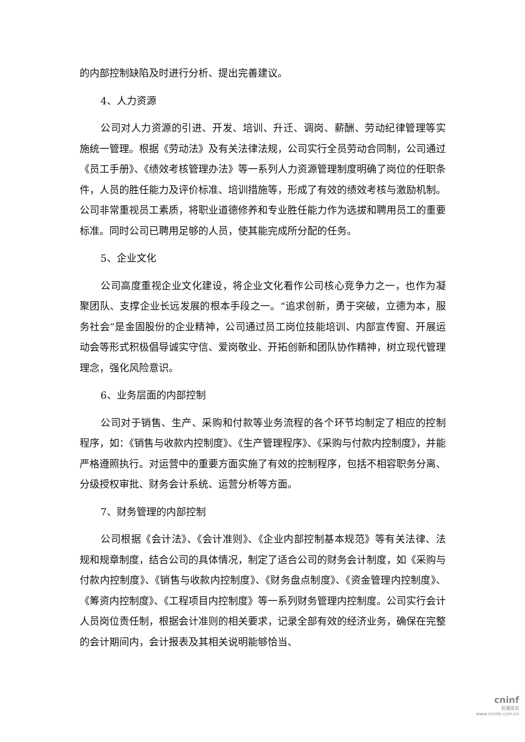的内部控制缺陷及时进行分析、提出完善建议。
4、人力资源
公司对人力资源的引进、开发、培训、升迁、调岗、薪酬、劳动纪律管理等实施统一管理。根据《劳动法》及有关法律法规，公司实行全员劳动合同制，公司通过《员工手册》、《绩效考核管理办法》等一系列人力资源管理制度明确了岗位的任职条件，人员的胜任能力及评价标准、培训措施等，形成了有效的绩效考核与激励机制。公司非常重视员工素质，将职业道德修养和专业胜任能力作为选拔和聘用员工的重要标准。同时公司已聘用足够的人员，使其能完成所分配的任务。
5、企业文化
公司高度重视企业文化建设，将企业文化看作公司核心竞争力之一，也作为凝聚团队、支撑企业长远发展的根本手段之一。“追求创新，勇于突破，立德为本，服务社会”是金固股份的企业精神，公司通过员工岗位技能培训、内部宣传窗、开展运动会等形式积极倡导诚实守信、爱岗敬业、开拓创新和团队协作精神，树立现代管理理念，强化风险意识。
6、业务层面的内部控制
公司对于销售、生产、采购和付款等业务流程的各个环节均制定了相应的控制程序，如：《销售与收款内控制度》、《生产管理程序》、《采购与付款内控制度》，并能严格遵照执行。对运营中的重要方面实施了有效的控制程序，包括不相容职务分离、分级授权审批、财务会计系统、运营分析等方面。
7、财务管理的内部控制
公司根据《会计法》、《会计准则》、《企业内部控制基本规范》等有关法律、法规和规章制度，结合公司的具体情况，制定了适合公司的财务会计制度，如《采购与付款内控制度》、《销售与收款内控制度》、《财务盘点制度》、《资金管理内控制度》、《筹资内控制度》、《工程项目内控制度》等一系列财务管理内控制度。公司实行会计人员岗位责任制，根据会计准则的相关要求，记录全部有效的经济业务，确保在完整的会计期间内，会计报表及其相关说明能够恰当、
cninf
巨潮资讯
www.cninfo.com.cn